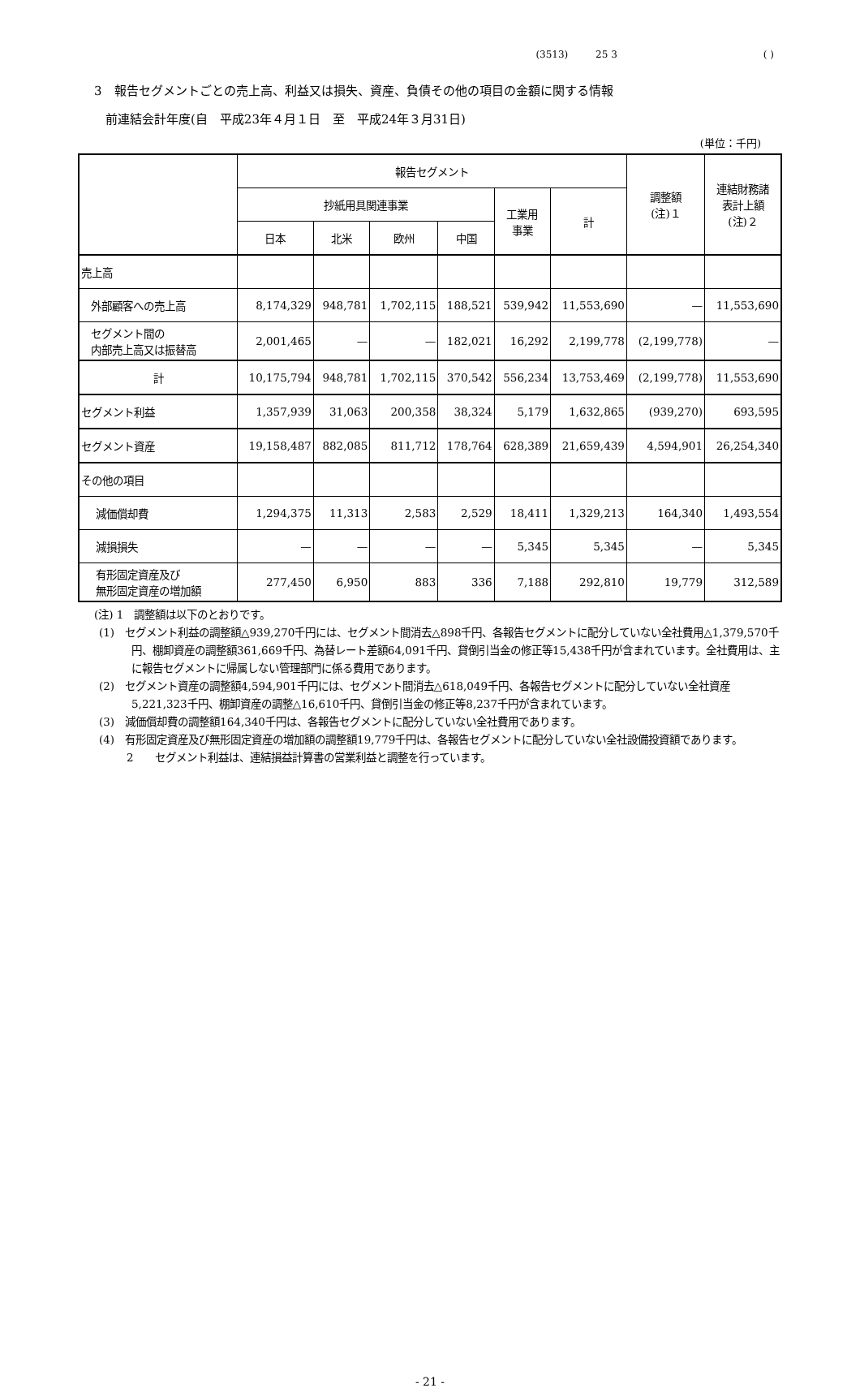(3513) 25 3 ( )
3　報告セグメントごとの売上高、利益又は損失、資産、負債その他の項目の金額に関する情報
前連結会計年度(自　平成23年４月１日　至　平成24年３月31日)
(単位：千円)
| | 報告セグメント | | | | | | 調整額 (注)１ | 連結財務諸 表計上額 (注)２ |
| --- | --- | --- | --- | --- | --- | --- | --- | --- |
| | 抄紙用具関連事業 | | | | 工業用 事業 | 計 | | |
| | 日本 | 北米 | 欧州 | 中国 | | | | |
| 売上高 | | | | | | | | |
| 外部顧客への売上高 | 8,174,329 | 948,781 | 1,702,115 | 188,521 | 539,942 | 11,553,690 | — | 11,553,690 |
| セグメント間の 内部売上高又は振替高 | 2,001,465 | — | — | 182,021 | 16,292 | 2,199,778 | (2,199,778) | — |
| 計 | 10,175,794 | 948,781 | 1,702,115 | 370,542 | 556,234 | 13,753,469 | (2,199,778) | 11,553,690 |
| セグメント利益 | 1,357,939 | 31,063 | 200,358 | 38,324 | 5,179 | 1,632,865 | (939,270) | 693,595 |
| セグメント資産 | 19,158,487 | 882,085 | 811,712 | 178,764 | 628,389 | 21,659,439 | 4,594,901 | 26,254,340 |
| その他の項目 | | | | | | | | |
| 減価償却費 | 1,294,375 | 11,313 | 2,583 | 2,529 | 18,411 | 1,329,213 | 164,340 | 1,493,554 |
| 減損損失 | — | — | — | — | 5,345 | 5,345 | — | 5,345 |
| 有形固定資産及び 無形固定資産の増加額 | 277,450 | 6,950 | 883 | 336 | 7,188 | 292,810 | 19,779 | 312,589 |
(注) 1　調整額は以下のとおりです。
(1)　セグメント利益の調整額△939,270千円には、セグメント間消去△898千円、各報告セグメントに配分していない全社費用△1,379,570千円、棚卸資産の調整額361,669千円、為替レート差額64,091千円、貸倒引当金の修正等15,438千円が含まれています。全社費用は、主に報告セグメントに帰属しない管理部門に係る費用であります。
(2)　セグメント資産の調整額4,594,901千円には、セグメント間消去△618,049千円、各報告セグメントに配分していない全社資産5,221,323千円、棚卸資産の調整△16,610千円、貸倒引当金の修正等8,237千円が含まれています。
(3)　減価償却費の調整額164,340千円は、各報告セグメントに配分していない全社費用であります。
(4)　有形固定資産及び無形固定資産の増加額の調整額19,779千円は、各報告セグメントに配分していない全社設備投資額であります。
2　　セグメント利益は、連結損益計算書の営業利益と調整を行っています。
- 21 -